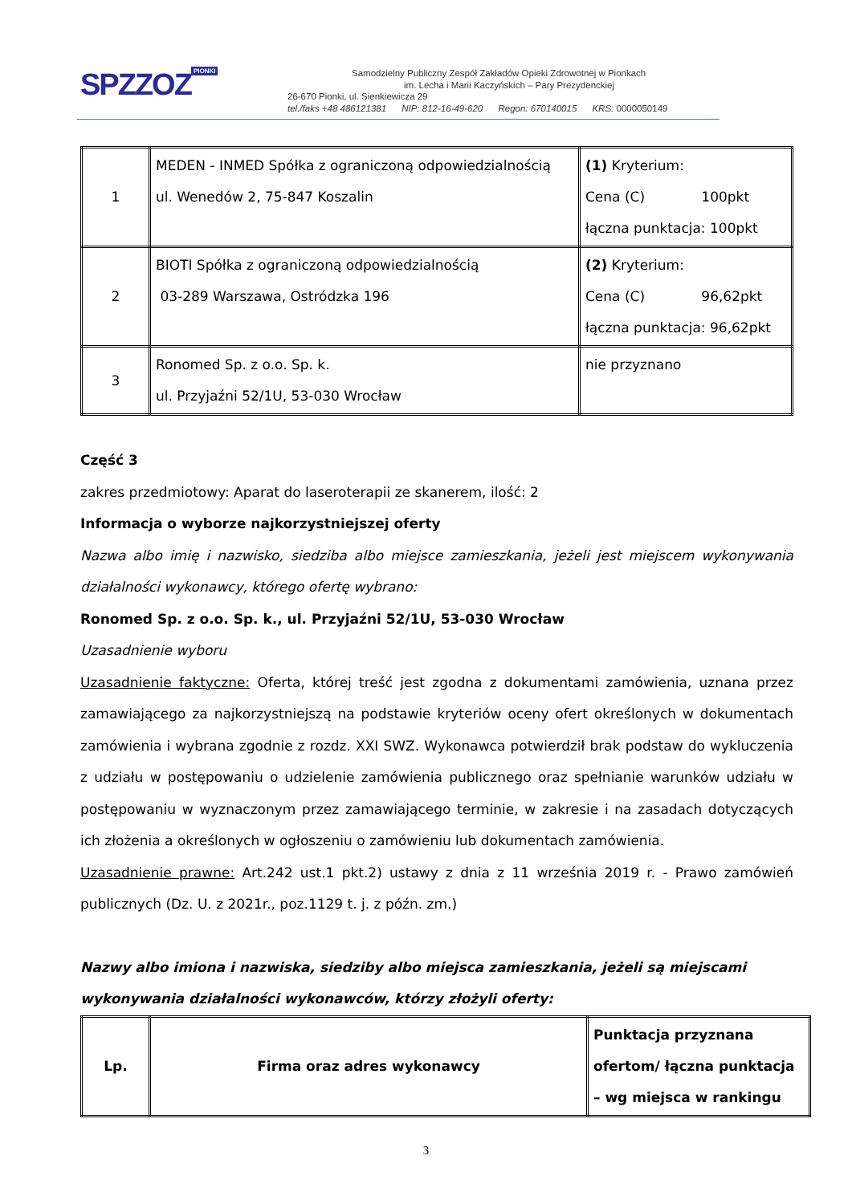SPZZOZ PIONKI
Samodzielny Publiczny Zespół Zakładów Opieki Zdrowotnej w Pionkach
im. Lecha i Marii Kaczyńskich – Pary Prezydenckiej
26-670 Pionki, ul. Sienkiewicza 29
tel./faks +48 486121381 NIP: 812-16-49-620 Regon: 670140015 KRS: 0000050149
| 1 | MEDEN - INMED Spółka z ograniczoną odpowiedzialnością ul. Wenedów 2, 75-847 Koszalin | (1) Kryterium: Cena (C) 100pkt łączna punktacja: 100pkt |
| 2 | BIOTI Spółka z ograniczoną odpowiedzialnością 03-289 Warszawa, Ostródzka 196 | (2) Kryterium: Cena (C) 96,62pkt łączna punktacja: 96,62pkt |
| 3 | Ronomed Sp. z o.o. Sp. k. ul. Przyjaźni 52/1U, 53-030 Wrocław | nie przyznano |
Część 3
zakres przedmiotowy: Aparat do laseroterapii ze skanerem, ilość: 2
Informacja o wyborze najkorzystniejszej oferty
Nazwa albo imię i nazwisko, siedziba albo miejsce zamieszkania, jeżeli jest miejscem wykonywania działalności wykonawcy, którego ofertę wybrano:
Ronomed Sp. z o.o. Sp. k., ul. Przyjaźni 52/1U, 53-030 Wrocław
Uzasadnienie wyboru
Uzasadnienie faktyczne: Oferta, której treść jest zgodna z dokumentami zamówienia, uznana przez zamawiającego za najkorzystniejszą na podstawie kryteriów oceny ofert określonych w dokumentach zamówienia i wybrana zgodnie z rozdz. XXI SWZ. Wykonawca potwierdził brak podstaw do wykluczenia z udziału w postępowaniu o udzielenie zamówienia publicznego oraz spełnianie warunków udziału w postępowaniu w wyznaczonym przez zamawiającego terminie, w zakresie i na zasadach dotyczących ich złożenia a określonych w ogłoszeniu o zamówieniu lub dokumentach zamówienia.
Uzasadnienie prawne: Art.242 ust.1 pkt.2) ustawy z dnia z 11 września 2019 r. - Prawo zamówień publicznych (Dz. U. z 2021r., poz.1129 t. j. z późn. zm.)
Nazwy albo imiona i nazwiska, siedziby albo miejsca zamieszkania, jeżeli są miejscami wykonywania działalności wykonawców, którzy złożyli oferty:
| Lp. | Firma oraz adres wykonawcy | Punktacja przyznana ofertom/ łączna punktacja – wg miejsca w rankingu |
3